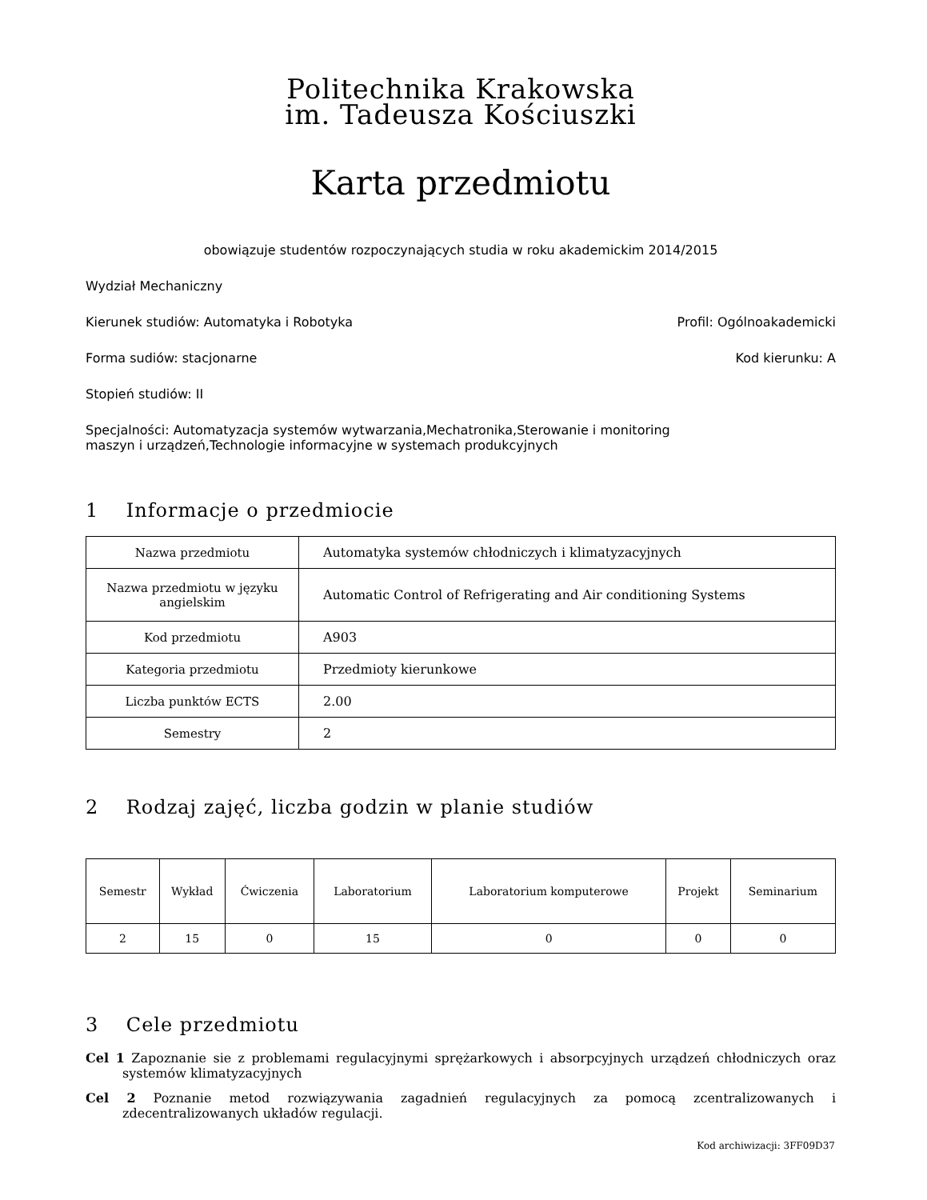Politechnika Krakowska
im. Tadeusza Kościuszki
Karta przedmiotu
obowiązuje studentów rozpoczynających studia w roku akademickim 2014/2015
Wydział Mechaniczny
Kierunek studiów: Automatyka i Robotyka Profil: Ogólnoakademicki
Forma sudiów: stacjonarne Kod kierunku: A
Stopień studiów: II
Specjalności: Automatyzacja systemów wytwarzania,Mechatronika,Sterowanie i monitoring maszyn i urządzeń,Technologie informacyjne w systemach produkcyjnych
1 Informacje o przedmiocie
| Nazwa przedmiotu | Automatyka systemów chłodniczych i klimatyzacyjnych |
| Nazwa przedmiotu w języku angielskim | Automatic Control of Refrigerating and Air conditioning Systems |
| Kod przedmiotu | A903 |
| Kategoria przedmiotu | Przedmioty kierunkowe |
| Liczba punktów ECTS | 2.00 |
| Semestry | 2 |
2 Rodzaj zajęć, liczba godzin w planie studiów
| Semestr | Wykład | Ćwiczenia | Laboratorium | Laboratorium komputerowe | Projekt | Seminarium |
| --- | --- | --- | --- | --- | --- | --- |
| 2 | 15 | 0 | 15 | 0 | 0 | 0 |
3 Cele przedmiotu
Cel 1 Zapoznanie sie z problemami regulacyjnymi sprężarkowych i absorpcyjnych urządzeń chłodniczych oraz systemów klimatyzacyjnych
Cel 2 Poznanie metod rozwiązywania zagadnień regulacyjnych za pomocą zcentralizowanych i zdecentralizowanych układów regulacji.
Kod archiwizacji: 3FF09D37